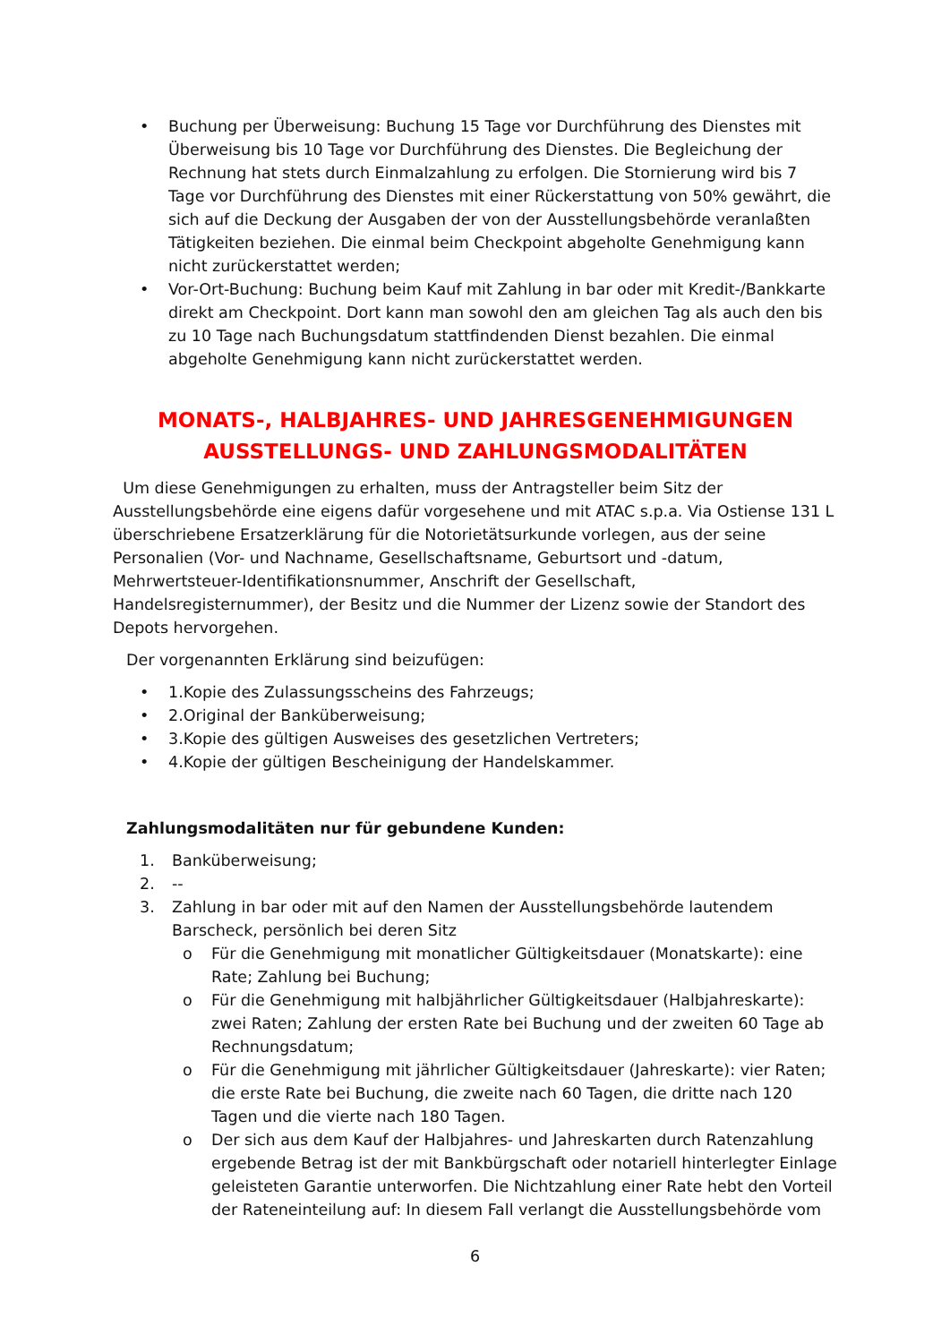• Buchung per Überweisung: Buchung 15 Tage vor Durchführung des Dienstes mit Überweisung bis 10 Tage vor Durchführung des Dienstes. Die Begleichung der Rechnung hat stets durch Einmalzahlung zu erfolgen. Die Stornierung wird bis 7 Tage vor Durchführung des Dienstes mit einer Rückerstattung von 50% gewährt, die sich auf die Deckung der Ausgaben der von der Ausstellungsbehörde veranlaßten Tätigkeiten beziehen. Die einmal beim Checkpoint abgeholte Genehmigung kann nicht zurückerstattet werden;
• Vor-Ort-Buchung: Buchung beim Kauf mit Zahlung in bar oder mit Kredit-/Bankkarte direkt am Checkpoint. Dort kann man sowohl den am gleichen Tag als auch den bis zu 10 Tage nach Buchungsdatum stattfindenden Dienst bezahlen. Die einmal abgeholte Genehmigung kann nicht zurückerstattet werden.
MONATS-, HALBJAHRES- UND JAHRESGENEHMIGUNGEN
AUSSTELLUNGS- UND ZAHLUNGSMODALITÄTEN
Um diese Genehmigungen zu erhalten, muss der Antragsteller beim Sitz der Ausstellungsbehörde eine eigens dafür vorgesehene und mit ATAC s.p.a. Via Ostiense 131 L überschriebene Ersatzerklärung für die Notorietätsurkunde vorlegen, aus der seine Personalien (Vor- und Nachname, Gesellschaftsname, Geburtsort und -datum, Mehrwertsteuer-Identifikationsnummer, Anschrift der Gesellschaft, Handelsregisternummer), der Besitz und die Nummer der Lizenz sowie der Standort des Depots hervorgehen.
Der vorgenannten Erklärung sind beizufügen:
• 1.Kopie des Zulassungsscheins des Fahrzeugs;
• 2.Original der Banküberweisung;
• 3.Kopie des gültigen Ausweises des gesetzlichen Vertreters;
• 4.Kopie der gültigen Bescheinigung der Handelskammer.
Zahlungsmodalitäten nur für gebundene Kunden:
1. Banküberweisung;
2. --
3. Zahlung in bar oder mit auf den Namen der Ausstellungsbehörde lautendem Barscheck, persönlich bei deren Sitz
o Für die Genehmigung mit monatlicher Gültigkeitsdauer (Monatskarte): eine Rate; Zahlung bei Buchung;
o Für die Genehmigung mit halbjährlicher Gültigkeitsdauer (Halbjahreskarte): zwei Raten; Zahlung der ersten Rate bei Buchung und der zweiten 60 Tage ab Rechnungsdatum;
o Für die Genehmigung mit jährlicher Gültigkeitsdauer (Jahreskarte): vier Raten; die erste Rate bei Buchung, die zweite nach 60 Tagen, die dritte nach 120 Tagen und die vierte nach 180 Tagen.
o Der sich aus dem Kauf der Halbjahres- und Jahreskarten durch Ratenzahlung ergebende Betrag ist der mit Bankbürgschaft oder notariell hinterlegter Einlage geleisteten Garantie unterworfen. Die Nichtzahlung einer Rate hebt den Vorteil der Rateneinteilung auf: In diesem Fall verlangt die Ausstellungsbehörde vom
6